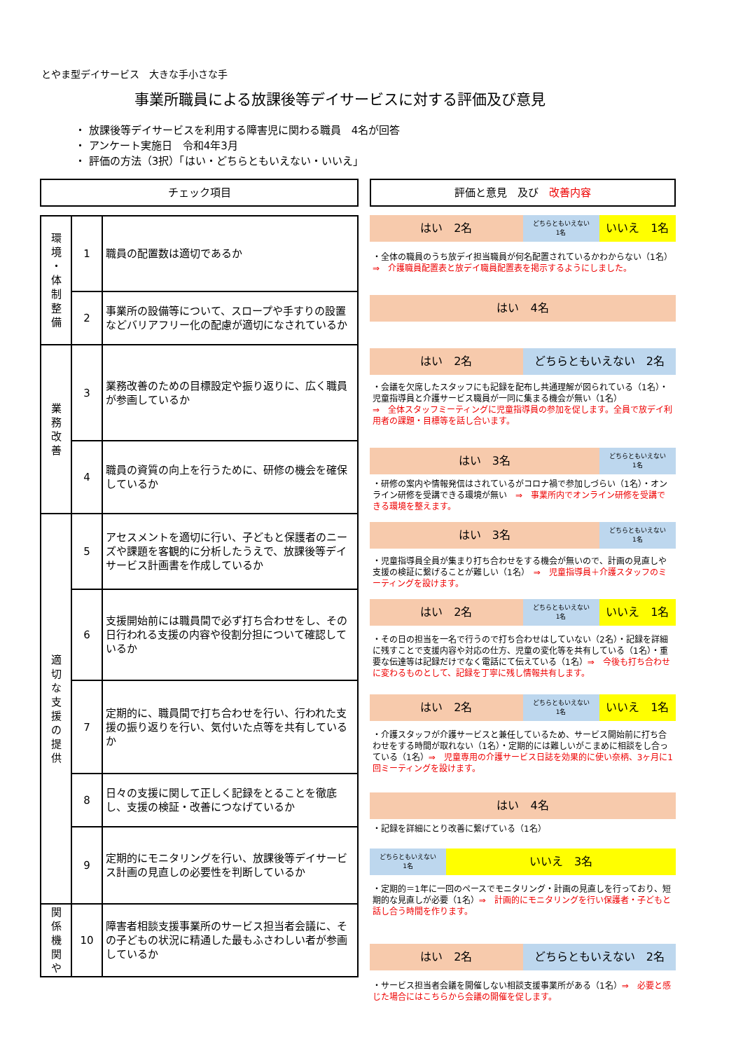とやま型デイサービス　大きな手小さな手
事業所職員による放課後等デイサービスに対する評価及び意見
・ 放課後等デイサービスを利用する障害児に関わる職員　4名が回答
・ アンケート実施日　令和4年3月
・ 評価の方法（3択）「はい・どちらともいえない・いいえ」
チェック項目
| 環 境 ・ 体 制 整 備 | 1 | 職員の配置数は適切であるか |
| | 2 | 事業所の設備等について、スロープや手すりの設置などバリアフリー化の配慮が適切になされているか |
| 業 務 改 善 | 3 | 業務改善のための目標設定や振り返りに、広く職員が参画しているか |
| | 4 | 職員の資質の向上を行うために、研修の機会を確保しているか |
| 適 切 な 支 援 の 提 供 | 5 | アセスメントを適切に行い、子どもと保護者のニーズや課題を客観的に分析したうえで、放課後等デイサービス計画書を作成しているか |
| | 6 | 支援開始前には職員間で必ず打ち合わせをし、その日行われる支援の内容や役割分担について確認しているか |
| | 7 | 定期的に、職員間で打ち合わせを行い、行われた支援の振り返りを行い、気付いた点等を共有しているか |
| | 8 | 日々の支援に関して正しく記録をとることを徹底し、支援の検証・改善につなげているか |
| | 9 | 定期的にモニタリングを行い、放課後等デイサービス計画の見直しの必要性を判断しているか |
| 関 係 機 関 や | 10 | 障害者相談支援事業所のサービス担当者会議に、その子どもの状況に精通した最もふさわしい者が参画しているか |
評価と意見　及び　改善内容
はい　2名
どちらともいえない
1名
いいえ　1名
・全体の職員のうち放デイ担当職員が何名配置されているかわからない（1名）⇒　介護職員配置表と放デイ職員配置表を掲示するようにしました。
はい　4名
はい　2名 どちらともいえない　2名
・会議を欠席したスタッフにも記録を配布し共通理解が図られている（1名）・児童指導員と介護サービス職員が一同に集まる機会が無い（1名）
⇒　全体スタッフミーティングに児童指導員の参加を促します。全員で放デイ利用者の課題・目標等を話し合います。
はい　3名
どちらともいえない
1名
・研修の案内や情報発信はされているがコロナ禍で参加しづらい（1名）・オンライン研修を受講できる環境が無い　⇒　事業所内でオンライン研修を受講できる環境を整えます。
はい　3名
どちらともいえない
1名
・児童指導員全員が集まり打ち合わせをする機会が無いので、計画の見直しや支援の検証に繋げることが難しい（1名）　⇒　児童指導員＋介護スタッフのミーティングを設けます。
はい　2名
どちらともいえない
1名
いいえ　1名
・その日の担当を一名で行うので打ち合わせはしていない（2名）・記録を詳細に残すことで支援内容や対応の仕方、児童の変化等を共有している（1名）・重要な伝達等は記録だけでなく電話にて伝えている（1名）⇒　今後も打ち合わせに変わるものとして、記録を丁寧に残し情報共有します。
はい　2名
どちらともいえない
1名
いいえ　1名
・介護スタッフが介護サービスと兼任しているため、サービス開始前に打ち合わせをする時間が取れない（1名）・定期的には難しいがこまめに相談をし合っている（1名）⇒　児童専用の介護サービス日誌を効果的に使い奈柄、3ヶ月に1回ミーティングを設けます。
はい　4名
・記録を詳細にとり改善に繋げている（1名）
どちらともいえない
1名
いいえ　3名
・定期的＝1年に一回のペースでモニタリング・計画の見直しを行っており、短期的な見直しが必要（1名）⇒　計画的にモニタリングを行い保護者・子どもと話し合う時間を作ります。
はい　2名 どちらともいえない　2名
・サービス担当者会議を開催しない相談支援事業所がある（1名）⇒　必要と感じた場合にはこちらから会議の開催を促します。